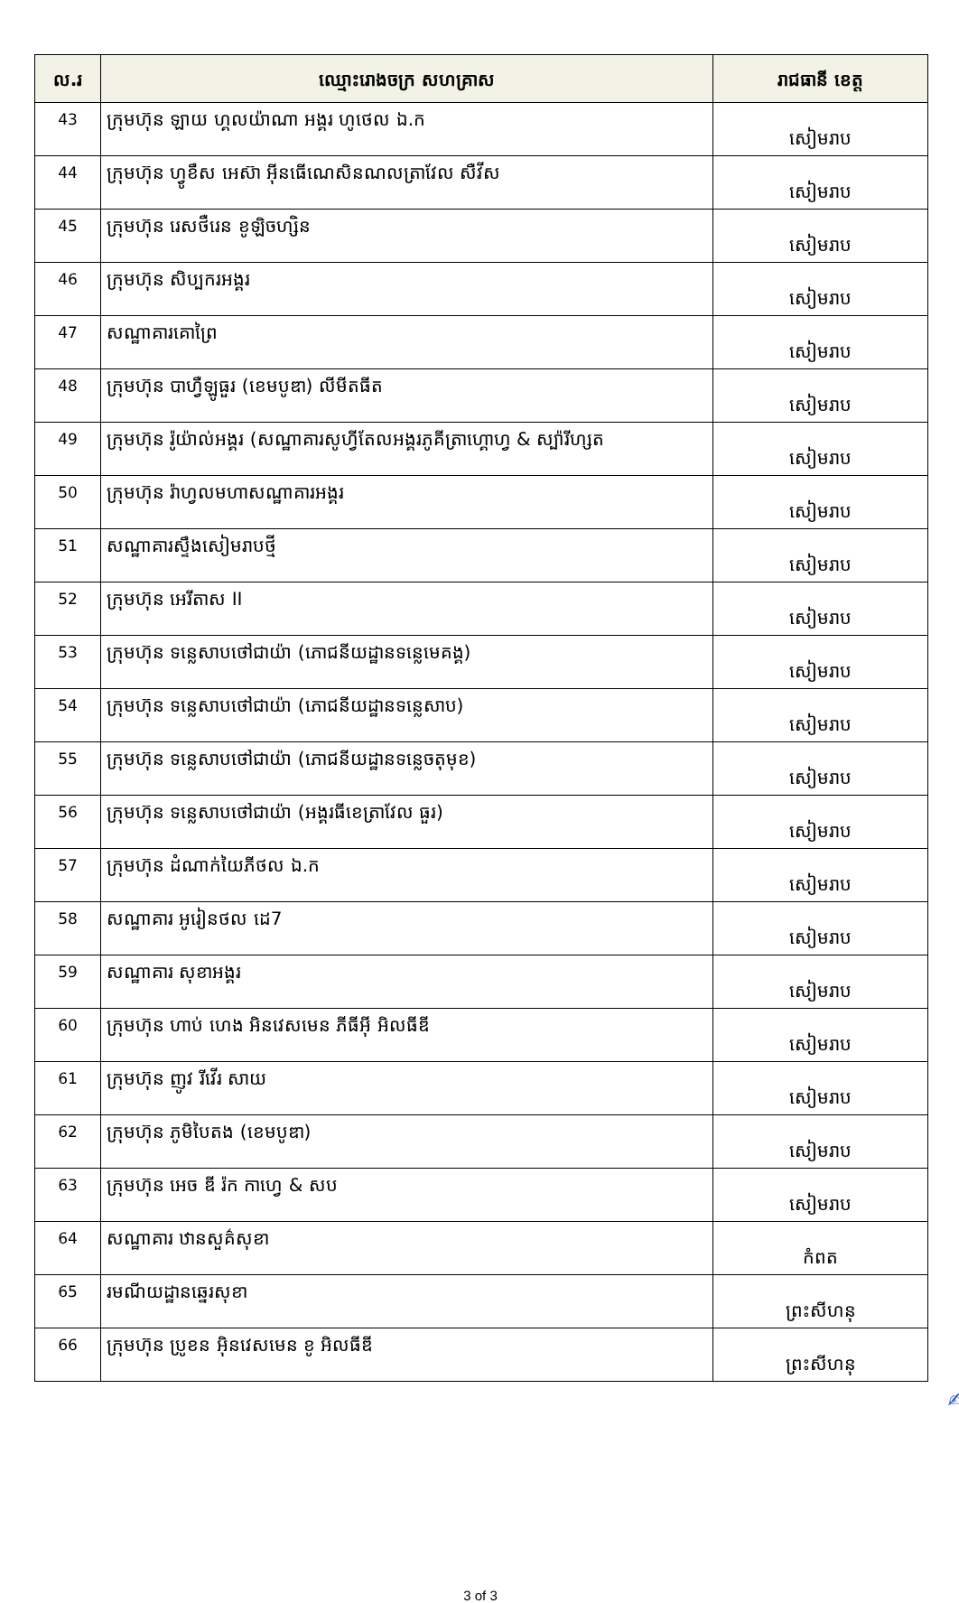| ល.រ | ឈ្មោះរោងចក្រ សហគ្រាស | រាជធានី ខេត្ត |
| --- | --- | --- |
| 43 | ក្រុមហ៊ុន ឡាយ ហ្គលយ៉ាណា អង្គរ ហូថេល ឯ.ក | សៀមរាប |
| 44 | ក្រុមហ៊ុន ហ្វូខឹស អេស៊ា អ៊ីនធើណេសិនណលត្រាវែល សឺវីស | សៀមរាប |
| 45 | ក្រុមហ៊ុន រេសថឺរេន ខូឡិចហ្សិន | សៀមរាប |
| 46 | ក្រុមហ៊ុន សិប្បករអង្គរ | សៀមរាប |
| 47 | សណ្ឋាគារគោព្រៃ | សៀមរាប |
| 48 | ក្រុមហ៊ុន បាហ្វឺឡូធួរ (ខេមបូឌា) លីមីតធីត | សៀមរាប |
| 49 | ក្រុមហ៊ុន រ៉ូយ៉ាល់អង្គរ (សណ្ឋាគារសូហ្វីតែលអង្គរភូគីត្រាហ្គោហ្វ & ស្ប៉ារីហ្សត | សៀមរាប |
| 50 | ក្រុមហ៊ុន រ៉ាហ្វលមហាសណ្ឋាគារអង្គរ | សៀមរាប |
| 51 | សណ្ឋាគារស្ទឹងសៀមរាបថ្មី | សៀមរាប |
| 52 | ក្រុមហ៊ុន អេរីតាស II | សៀមរាប |
| 53 | ក្រុមហ៊ុន ទន្លេសាបថៅជាយ៉ា (ភោជនីយដ្ឋានទន្លេមេគង្គ) | សៀមរាប |
| 54 | ក្រុមហ៊ុន ទន្លេសាបថៅជាយ៉ា (ភោជនីយដ្ឋានទន្លេសាប) | សៀមរាប |
| 55 | ក្រុមហ៊ុន ទន្លេសាបថៅជាយ៉ា (ភោជនីយដ្ឋានទន្លេចតុមុខ) | សៀមរាប |
| 56 | ក្រុមហ៊ុន ទន្លេសាបថៅជាយ៉ា (អង្គរធីខេត្រាវែល ធួរ) | សៀមរាប |
| 57 | ក្រុមហ៊ុន ដំណាក់យៃភីថល ឯ.ក | សៀមរាប |
| 58 | សណ្ឋាគារ អូរៀនថល ដេ7 | សៀមរាប |
| 59 | សណ្ឋាគារ សុខាអង្គរ | សៀមរាប |
| 60 | ក្រុមហ៊ុន ហាប់ ហេង អិនវេសមេន ភីធីអ៊ី អិលធីឌី | សៀមរាប |
| 61 | ក្រុមហ៊ុន ញូវ រីវើរ សាយ | សៀមរាប |
| 62 | ក្រុមហ៊ុន ភូមិបៃតង (ខេមបូឌា) | សៀមរាប |
| 63 | ក្រុមហ៊ុន អេច ឌី រ៉ក កាហ្វេ & សប | សៀមរាប |
| 64 | សណ្ឋាគារ ឋានសួគ៌សុខា | កំពត |
| 65 | រមណីយដ្ឋានឆ្នេរសុខា | ព្រះសីហនុ |
| 66 | ក្រុមហ៊ុន ប្រូខន អ៊ិនវេសមេន ខូ អិលធីឌី | ព្រះសីហនុ |
✍
3 of 3